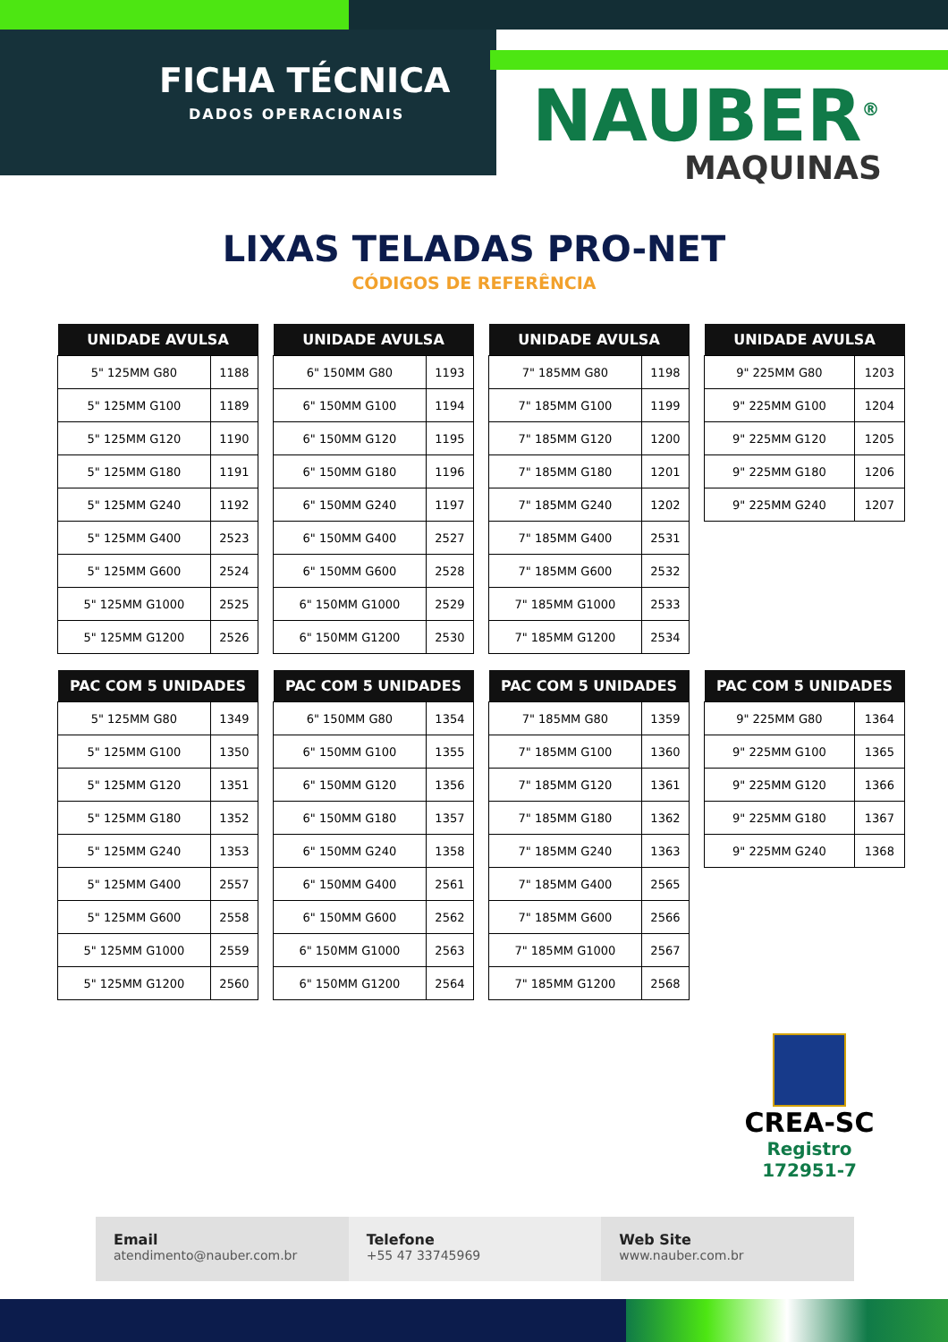FICHA TÉCNICA
DADOS OPERACIONAIS
NAUBER<sup>®</sup>
MAQUINAS
LIXAS TELADAS PRO-NET
CÓDIGOS DE REFERÊNCIA
| UNIDADE AVULSA | |
| --- | --- |
| 5" 125MM G80 | 1188 |
| 5" 125MM G100 | 1189 |
| 5" 125MM G120 | 1190 |
| 5" 125MM G180 | 1191 |
| 5" 125MM G240 | 1192 |
| 5" 125MM G400 | 2523 |
| 5" 125MM G600 | 2524 |
| 5" 125MM G1000 | 2525 |
| 5" 125MM G1200 | 2526 |
| UNIDADE AVULSA | |
| --- | --- |
| 6" 150MM G80 | 1193 |
| 6" 150MM G100 | 1194 |
| 6" 150MM G120 | 1195 |
| 6" 150MM G180 | 1196 |
| 6" 150MM G240 | 1197 |
| 6" 150MM G400 | 2527 |
| 6" 150MM G600 | 2528 |
| 6" 150MM G1000 | 2529 |
| 6" 150MM G1200 | 2530 |
| UNIDADE AVULSA | |
| --- | --- |
| 7" 185MM G80 | 1198 |
| 7" 185MM G100 | 1199 |
| 7" 185MM G120 | 1200 |
| 7" 185MM G180 | 1201 |
| 7" 185MM G240 | 1202 |
| 7" 185MM G400 | 2531 |
| 7" 185MM G600 | 2532 |
| 7" 185MM G1000 | 2533 |
| 7" 185MM G1200 | 2534 |
| UNIDADE AVULSA | |
| --- | --- |
| 9" 225MM G80 | 1203 |
| 9" 225MM G100 | 1204 |
| 9" 225MM G120 | 1205 |
| 9" 225MM G180 | 1206 |
| 9" 225MM G240 | 1207 |
| PAC COM 5 UNIDADES | |
| --- | --- |
| 5" 125MM G80 | 1349 |
| 5" 125MM G100 | 1350 |
| 5" 125MM G120 | 1351 |
| 5" 125MM G180 | 1352 |
| 5" 125MM G240 | 1353 |
| 5" 125MM G400 | 2557 |
| 5" 125MM G600 | 2558 |
| 5" 125MM G1000 | 2559 |
| 5" 125MM G1200 | 2560 |
| PAC COM 5 UNIDADES | |
| --- | --- |
| 6" 150MM G80 | 1354 |
| 6" 150MM G100 | 1355 |
| 6" 150MM G120 | 1356 |
| 6" 150MM G180 | 1357 |
| 6" 150MM G240 | 1358 |
| 6" 150MM G400 | 2561 |
| 6" 150MM G600 | 2562 |
| 6" 150MM G1000 | 2563 |
| 6" 150MM G1200 | 2564 |
| PAC COM 5 UNIDADES | |
| --- | --- |
| 7" 185MM G80 | 1359 |
| 7" 185MM G100 | 1360 |
| 7" 185MM G120 | 1361 |
| 7" 185MM G180 | 1362 |
| 7" 185MM G240 | 1363 |
| 7" 185MM G400 | 2565 |
| 7" 185MM G600 | 2566 |
| 7" 185MM G1000 | 2567 |
| 7" 185MM G1200 | 2568 |
| PAC COM 5 UNIDADES | |
| --- | --- |
| 9" 225MM G80 | 1364 |
| 9" 225MM G100 | 1365 |
| 9" 225MM G120 | 1366 |
| 9" 225MM G180 | 1367 |
| 9" 225MM G240 | 1368 |
CREA-SC
Registro
172951-7
Email
atendimento@nauber.com.br
Telefone
+55 47 33745969
Web Site
www.nauber.com.br